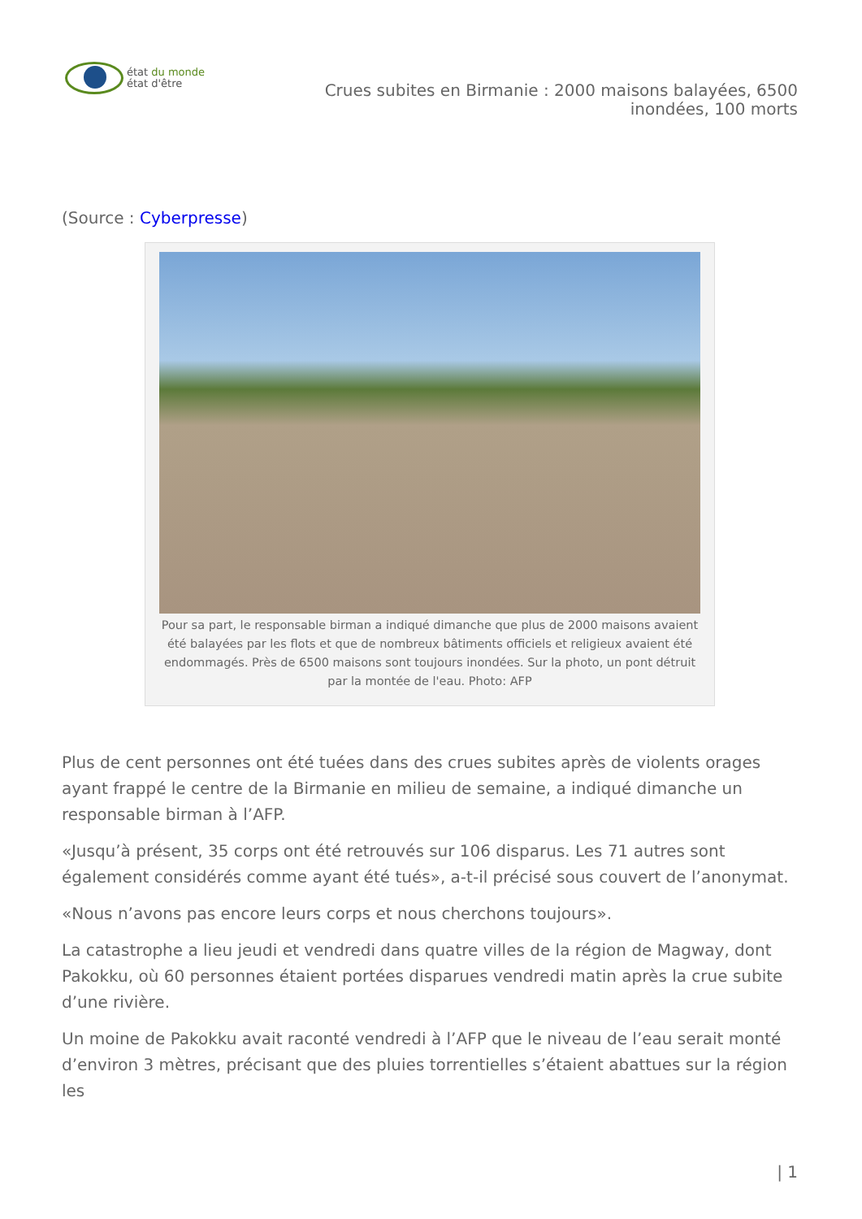état du monde
état d'être
Crues subites en Birmanie : 2000 maisons balayées, 6500 inondées, 100 morts
(Source : Cyberpresse)
Pour sa part, le responsable birman a indiqué dimanche que plus de 2000 maisons avaient été balayées par les flots et que de nombreux bâtiments officiels et religieux avaient été endommagés. Près de 6500 maisons sont toujours inondées. Sur la photo, un pont détruit par la montée de l'eau. Photo: AFP
Plus de cent personnes ont été tuées dans des crues subites après de violents orages ayant frappé le centre de la Birmanie en milieu de semaine, a indiqué dimanche un responsable birman à l’AFP.
«Jusqu’à présent, 35 corps ont été retrouvés sur 106 disparus. Les 71 autres sont également considérés comme ayant été tués», a-t-il précisé sous couvert de l’anonymat.
«Nous n’avons pas encore leurs corps et nous cherchons toujours».
La catastrophe a lieu jeudi et vendredi dans quatre villes de la région de Magway, dont Pakokku, où 60 personnes étaient portées disparues vendredi matin après la crue subite d’une rivière.
Un moine de Pakokku avait raconté vendredi à l’AFP que le niveau de l’eau serait monté d’environ 3 mètres, précisant que des pluies torrentielles s’étaient abattues sur la région les
| 1